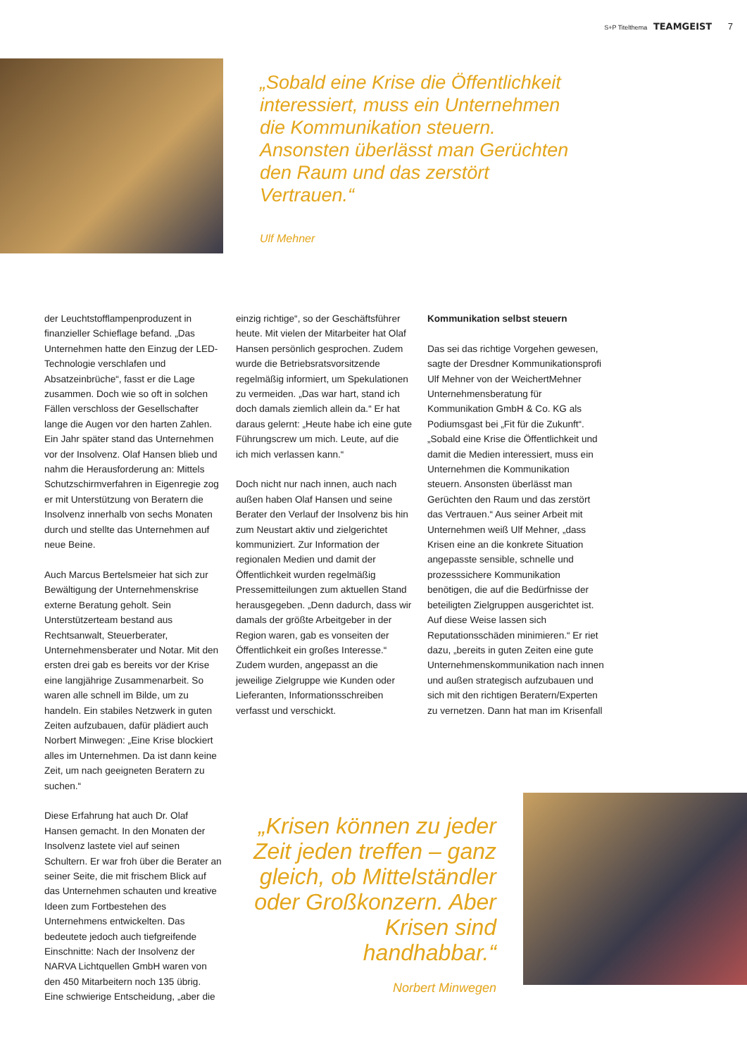S+P Titelthema TEAMGEIST 7
„Sobald eine Krise die Öffentlichkeit interessiert, muss ein Unternehmen die Kommunikation steuern. Ansonsten überlässt man Gerüchten den Raum und das zerstört Vertrauen.“
Ulf Mehner
der Leuchtstofflampenproduzent in finanzieller Schieflage befand. „Das Unternehmen hatte den Einzug der LED-Technologie verschlafen und Absatzeinbrüche“, fasst er die Lage zusammen. Doch wie so oft in solchen Fällen verschloss der Gesellschafter lange die Augen vor den harten Zahlen. Ein Jahr später stand das Unternehmen vor der Insolvenz. Olaf Hansen blieb und nahm die Herausforderung an: Mittels Schutzschirmverfahren in Eigenregie zog er mit Unterstützung von Beratern die Insolvenz innerhalb von sechs Monaten durch und stellte das Unternehmen auf neue Beine.
Auch Marcus Bertelsmeier hat sich zur Bewältigung der Unternehmenskrise externe Beratung geholt. Sein Unterstützerteam bestand aus Rechtsanwalt, Steuerberater, Unternehmensberater und Notar. Mit den ersten drei gab es bereits vor der Krise eine langjährige Zusammenarbeit. So waren alle schnell im Bilde, um zu handeln. Ein stabiles Netzwerk in guten Zeiten aufzubauen, dafür plädiert auch Norbert Minwegen: „Eine Krise blockiert alles im Unternehmen. Da ist dann keine Zeit, um nach geeigneten Beratern zu suchen.“
Diese Erfahrung hat auch Dr. Olaf Hansen gemacht. In den Monaten der Insolvenz lastete viel auf seinen Schultern. Er war froh über die Berater an seiner Seite, die mit frischem Blick auf das Unternehmen schauten und kreative Ideen zum Fortbestehen des Unternehmens entwickelten. Das bedeutete jedoch auch tiefgreifende Einschnitte: Nach der Insolvenz der NARVA Lichtquellen GmbH waren von den 450 Mitarbeitern noch 135 übrig. Eine schwierige Entscheidung, „aber die
einzig richtige“, so der Geschäftsführer heute. Mit vielen der Mitarbeiter hat Olaf Hansen persönlich gesprochen. Zudem wurde die Betriebsratsvorsitzende regelmäßig informiert, um Spekulationen zu vermeiden. „Das war hart, stand ich doch damals ziemlich allein da.“ Er hat daraus gelernt: „Heute habe ich eine gute Führungscrew um mich. Leute, auf die ich mich verlassen kann.“
Doch nicht nur nach innen, auch nach außen haben Olaf Hansen und seine Berater den Verlauf der Insolvenz bis hin zum Neustart aktiv und zielgerichtet kommuniziert. Zur Information der regionalen Medien und damit der Öffentlichkeit wurden regelmäßig Pressemitteilungen zum aktuellen Stand herausgegeben. „Denn dadurch, dass wir damals der größte Arbeitgeber in der Region waren, gab es vonseiten der Öffentlichkeit ein großes Interesse.“ Zudem wurden, angepasst an die jeweilige Zielgruppe wie Kunden oder Lieferanten, Informationsschreiben verfasst und verschickt.
Kommunikation selbst steuern
Das sei das richtige Vorgehen gewesen, sagte der Dresdner Kommunikationsprofi Ulf Mehner von der WeichertMehner Unternehmensberatung für Kommunikation GmbH & Co. KG als Podiumsgast bei „Fit für die Zukunft“. „Sobald eine Krise die Öffentlichkeit und damit die Medien interessiert, muss ein Unternehmen die Kommunikation steuern. Ansonsten überlässt man Gerüchten den Raum und das zerstört das Vertrauen.“ Aus seiner Arbeit mit Unternehmen weiß Ulf Mehner, „dass Krisen eine an die konkrete Situation angepasste sensible, schnelle und prozesssichere Kommunikation benötigen, die auf die Bedürfnisse der beteiligten Zielgruppen ausgerichtet ist. Auf diese Weise lassen sich Reputationsschäden minimieren.“ Er riet dazu, „bereits in guten Zeiten eine gute Unternehmenskommunikation nach innen und außen strategisch aufzubauen und sich mit den richtigen Beratern/Experten zu vernetzen. Dann hat man im Krisenfall
„Krisen können zu jeder Zeit jeden treffen – ganz gleich, ob Mittelständler oder Großkonzern. Aber Krisen sind handhabbar.“
Norbert Minwegen